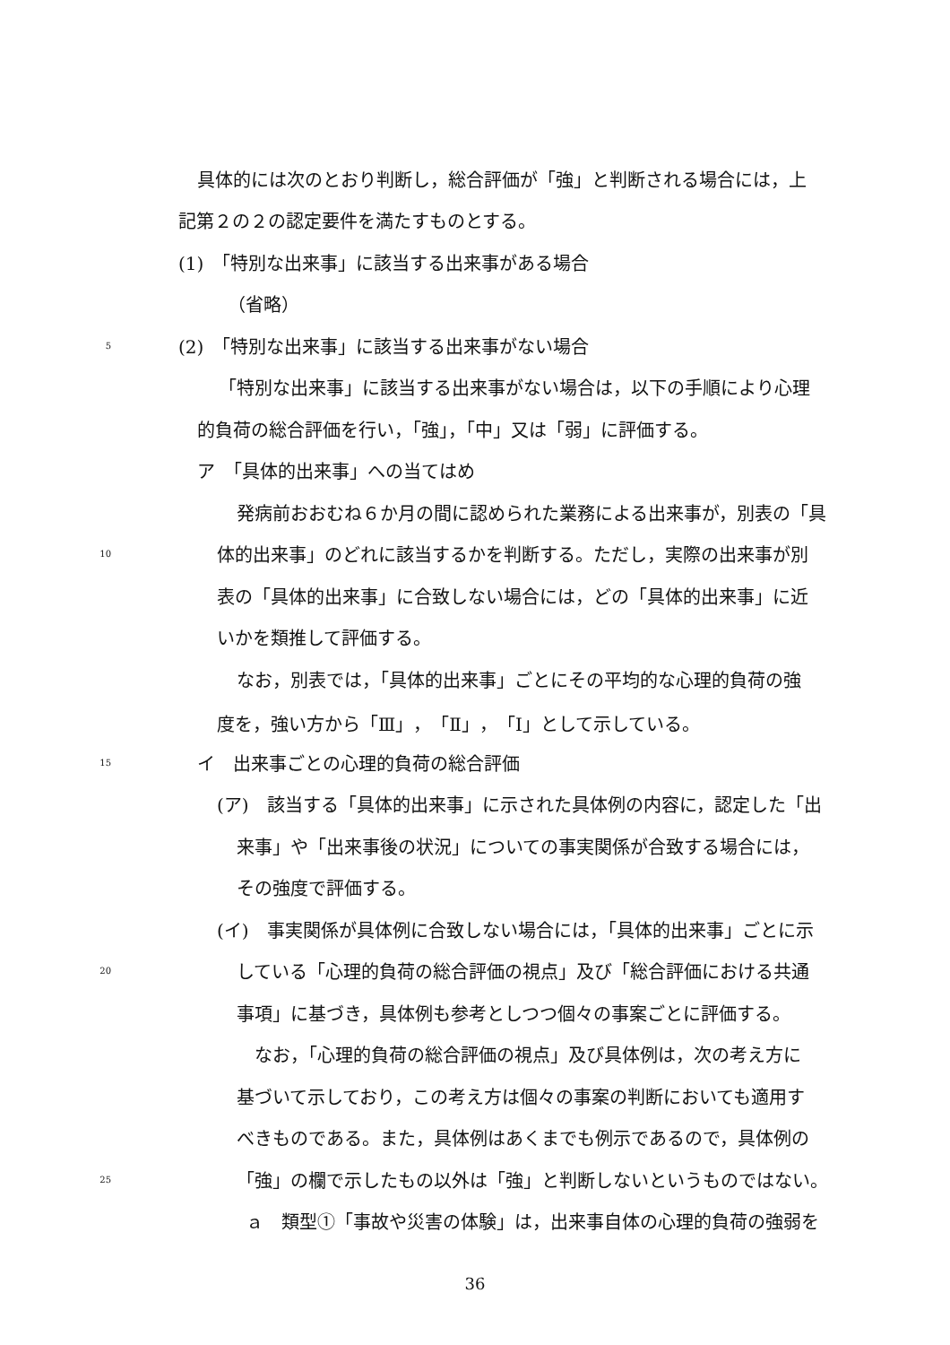具体的には次のとおり判断し，総合評価が「強」と判断される場合には，上
記第２の２の認定要件を満たすものとする。
(1)　「特別な出来事」に該当する出来事がある場合
（省略）
5 (2)　「特別な出来事」に該当する出来事がない場合
「特別な出来事」に該当する出来事がない場合は，以下の手順により心理
的負荷の総合評価を行い，「強」，「中」又は「弱」に評価する。
ア　「具体的出来事」への当てはめ
発病前おおむね６か月の間に認められた業務による出来事が，別表の「具
10 体的出来事」のどれに該当するかを判断する。ただし，実際の出来事が別
表の「具体的出来事」に合致しない場合には，どの「具体的出来事」に近
いかを類推して評価する。
なお，別表では，「具体的出来事」ごとにその平均的な心理的負荷の強
度を，強い方から「Ⅲ」，「Ⅱ」，「Ⅰ」として示している。
15 イ　出来事ごとの心理的負荷の総合評価
(ア)　該当する「具体的出来事」に示された具体例の内容に，認定した「出
来事」や「出来事後の状況」についての事実関係が合致する場合には，
その強度で評価する。
(イ)　事実関係が具体例に合致しない場合には，「具体的出来事」ごとに示
20 している「心理的負荷の総合評価の視点」及び「総合評価における共通
事項」に基づき，具体例も参考としつつ個々の事案ごとに評価する。
なお，「心理的負荷の総合評価の視点」及び具体例は，次の考え方に
基づいて示しており，この考え方は個々の事案の判断においても適用す
べきものである。また，具体例はあくまでも例示であるので，具体例の
25 「強」の欄で示したもの以外は「強」と判断しないというものではない。
ａ　類型①「事故や災害の体験」は，出来事自体の心理的負荷の強弱を
36